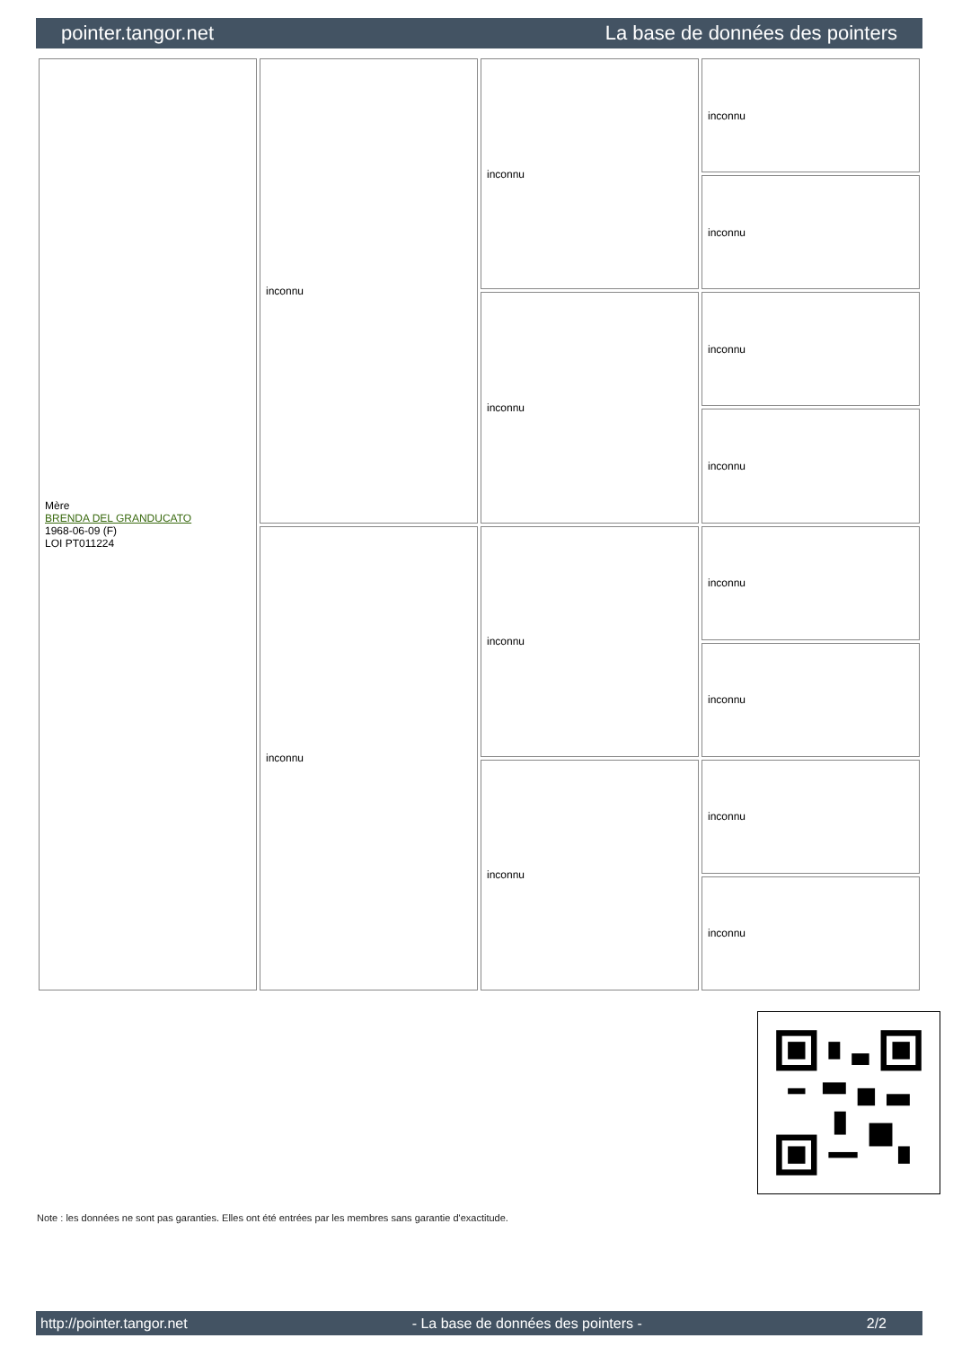pointer.tangor.net La base de données des pointers
| Mère BRENDA DEL GRANDUCATO 1968-06-09 (F) LOI PT011224 | inconnu | inconnu | inconnu |
| | | | inconnu |
| | | inconnu | inconnu |
| | | | inconnu |
| | inconnu | inconnu | inconnu |
| | | | inconnu |
| | | inconnu | inconnu |
| | | | inconnu |
Note : les données ne sont pas garanties. Elles ont été entrées par les membres sans garantie d'exactitude.
http://pointer.tangor.net - La base de données des pointers - 2/2